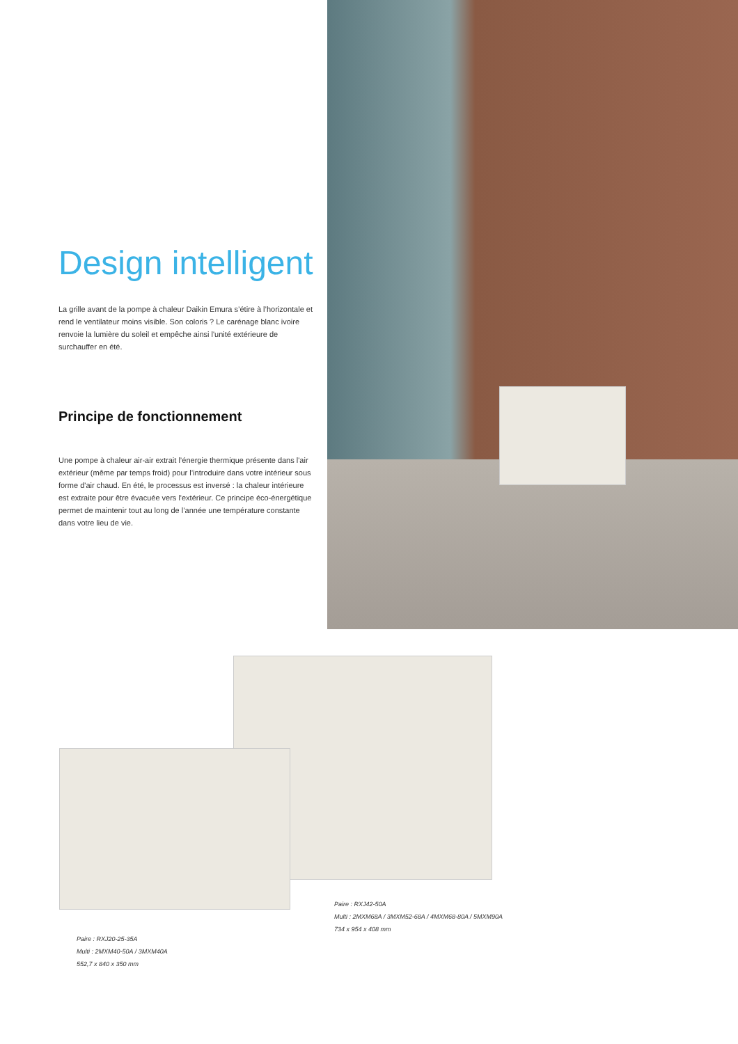Design intelligent
La grille avant de la pompe à chaleur Daikin Emura s’étire à l’horizontale et rend le ventilateur moins visible. Son coloris ? Le carénage blanc ivoire renvoie la lumière du soleil et empêche ainsi l'unité extérieure de surchauffer en été.
Principe de fonctionnement
Une pompe à chaleur air-air extrait l’énergie thermique présente dans l'air extérieur (même par temps froid) pour l’introduire dans votre intérieur sous forme d'air chaud. En été, le processus est inversé : la chaleur intérieure est extraite pour être évacuée vers l'extérieur. Ce principe éco-énergétique permet de maintenir tout au long de l’année une température constante dans votre lieu de vie.
Paire : RXJ42-50A
Multi : 2MXM68A / 3MXM52-68A / 4MXM68-80A / 5MXM90A
734 x 954 x 408 mm
Paire : RXJ20-25-35A
Multi : 2MXM40-50A / 3MXM40A
552,7 x 840 x 350 mm